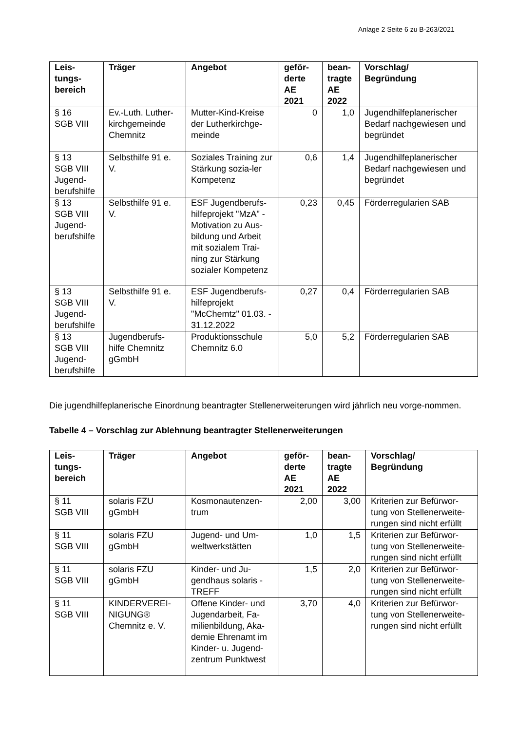Anlage 2 Seite 6 zu B-263/2021
| Leis- tungs- bereich | Träger | Angebot | geför- derte AE 2021 | bean- tragte AE 2022 | Vorschlag/ Begründung |
| --- | --- | --- | --- | --- | --- |
| § 16 SGB VIII | Ev.-Luth. Luther-kirchgemeinde Chemnitz | Mutter-Kind-Kreise der Lutherkirchge-meinde | 0 | 1,0 | Jugendhilfeplanerischer Bedarf nachgewiesen und begründet |
| § 13 SGB VIII Jugend-berufshilfe | Selbsthilfe 91 e. V. | Soziales Training zur Stärkung sozia-ler Kompetenz | 0,6 | 1,4 | Jugendhilfeplanerischer Bedarf nachgewiesen und begründet |
| § 13 SGB VIII Jugend-berufshilfe | Selbsthilfe 91 e. V. | ESF Jugendberufs-hilfeprojekt "MzA" - Motivation zu Aus-bildung und Arbeit mit sozialem Trai-ning zur Stärkung sozialer Kompetenz | 0,23 | 0,45 | Förderregularien SAB |
| § 13 SGB VIII Jugend-berufshilfe | Selbsthilfe 91 e. V. | ESF Jugendberufs-hilfeprojekt "McChemtz" 01.03. - 31.12.2022 | 0,27 | 0,4 | Förderregularien SAB |
| § 13 SGB VIII Jugend-berufshilfe | Jugendberufs-hilfe Chemnitz gGmbH | Produktionsschule Chemnitz 6.0 | 5,0 | 5,2 | Förderregularien SAB |
Die jugendhilfeplanerische Einordnung beantragter Stellenerweiterungen wird jährlich neu vorge-nommen.
Tabelle 4 – Vorschlag zur Ablehnung beantragter Stellenerweiterungen
| Leis- tungs- bereich | Träger | Angebot | geför- derte AE 2021 | bean- tragte AE 2022 | Vorschlag/ Begründung |
| --- | --- | --- | --- | --- | --- |
| § 11 SGB VIII | solaris FZU gGmbH | Kosmonautenzen-trum | 2,00 | 3,00 | Kriterien zur Befürwor-tung von Stellenerweite-rungen sind nicht erfüllt |
| § 11 SGB VIII | solaris FZU gGmbH | Jugend- und Um-weltwerkstätten | 1,0 | 1,5 | Kriterien zur Befürwor-tung von Stellenerweite-rungen sind nicht erfüllt |
| § 11 SGB VIII | solaris FZU gGmbH | Kinder- und Ju-gendhaus solaris - TREFF | 1,5 | 2,0 | Kriterien zur Befürwor-tung von Stellenerweite-rungen sind nicht erfüllt |
| § 11 SGB VIII | KINDERVEREI-NIGUNG® Chemnitz e. V. | Offene Kinder- und Jugendarbeit, Fa-milienbildung, Aka-demie Ehrenamt im Kinder- u. Jugend-zentrum Punktwest | 3,70 | 4,0 | Kriterien zur Befürwor-tung von Stellenerweite-rungen sind nicht erfüllt |